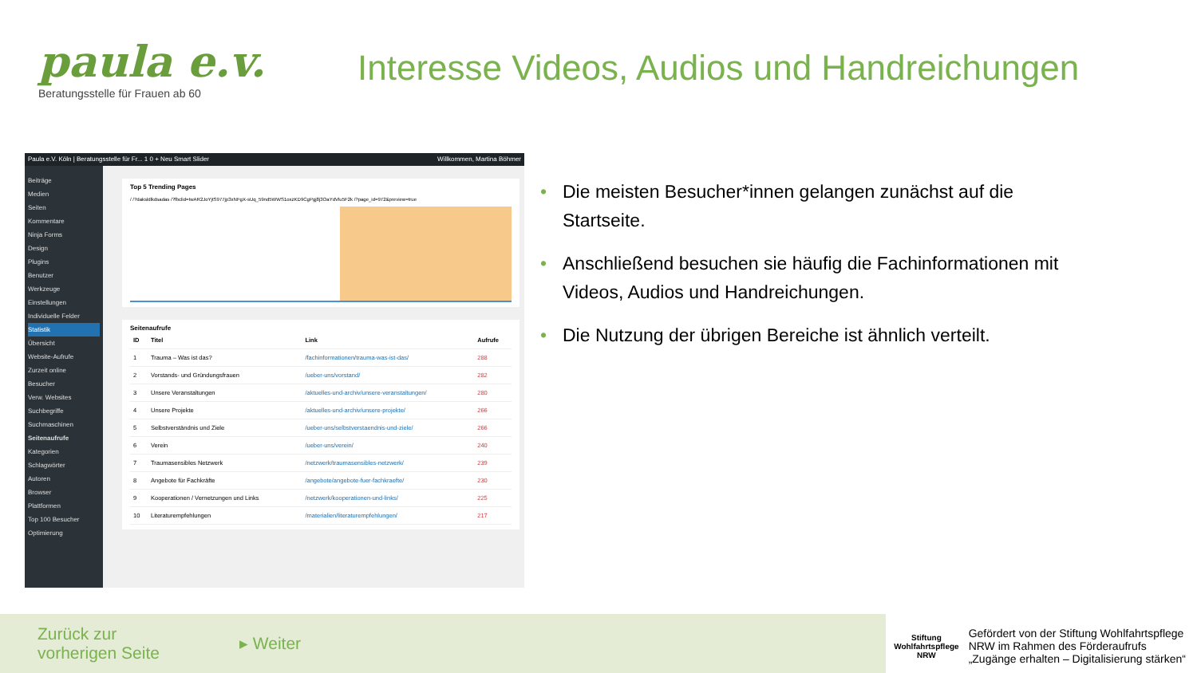paula e.v.
Beratungsstelle für Frauen ab 60
Interesse Videos, Audios und Handreichungen
Paula e.V. Köln | Beratungsstelle für Fr... 1 0 + Neu Smart Slider Willkommen, Martina Böhmer
Beiträge
Medien
Seiten
Kommentare
Ninja Forms
Design
Plugins
Benutzer
Werkzeuge
Einstellungen
Individuelle Felder
Statistik
Übersicht
Website-Aufrufe
Zurzeit online
Besucher
Verw. Websites
Suchbegriffe
Suchmaschinen
Seitenaufrufe
Kategorien
Schlagwörter
Autoren
Browser
Plattformen
Top 100 Besucher
Optimierung
Top 5 Trending Pages
/ /?daksldlkdsadas /?fbclid=IwAR2JoYjtS977jp3xNFgX-sUq_59nd5WWS1oxzKD9CgPgj8j3OaYdVlu5F2k /?page_id=972&preview=true
Seitenaufrufe
| ID | Titel | Link | Aufrufe |
| --- | --- | --- | --- |
| 1 | Trauma – Was ist das? | /fachinformationen/trauma-was-ist-das/ | 288 |
| 2 | Vorstands- und Gründungsfrauen | /ueber-uns/vorstand/ | 282 |
| 3 | Unsere Veranstaltungen | /aktuelles-und-archiv/unsere-veranstaltungen/ | 280 |
| 4 | Unsere Projekte | /aktuelles-und-archiv/unsere-projekte/ | 266 |
| 5 | Selbstverständnis und Ziele | /ueber-uns/selbstverstaendnis-und-ziele/ | 266 |
| 6 | Verein | /ueber-uns/verein/ | 240 |
| 7 | Traumasensibles Netzwerk | /netzwerk/traumasensibles-netzwerk/ | 239 |
| 8 | Angebote für Fachkräfte | /angebote/angebote-fuer-fachkraefte/ | 230 |
| 9 | Kooperationen / Vernetzungen und Links | /netzwerk/kooperationen-und-links/ | 225 |
| 10 | Literaturempfehlungen | /materialien/literaturempfehlungen/ | 217 |
• Die meisten Besucher*innen gelangen zunächst auf die Startseite.
• Anschließend besuchen sie häufig die Fachinformationen mit Videos, Audios und Handreichungen.
• Die Nutzung der übrigen Bereiche ist ähnlich verteilt.
Zurück zur
vorherigen Seite
▸ Weiter
Stiftung
Wohlfahrtspflege
NRW Gefördert von der Stiftung Wohlfahrtspflege
NRW im Rahmen des Förderaufrufs
„Zugänge erhalten – Digitalisierung stärken“